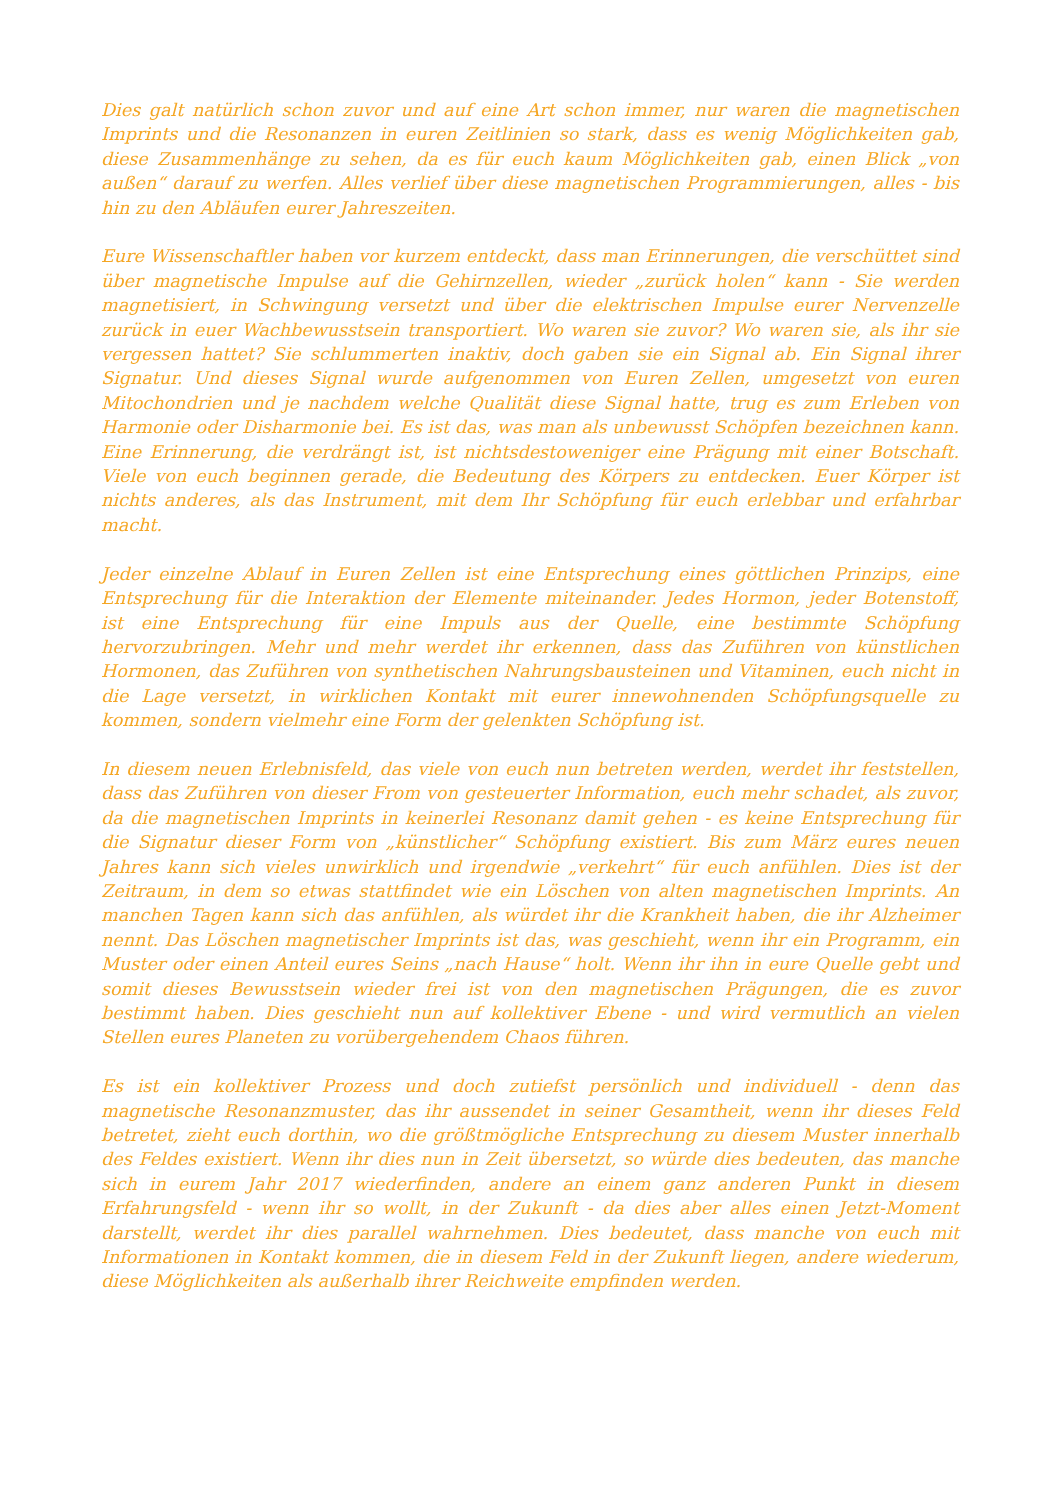Dies galt natürlich schon zuvor und auf eine Art schon immer, nur waren die magnetischen Imprints und die Resonanzen in euren Zeitlinien so stark, dass es wenig Möglichkeiten gab, diese Zusammenhänge zu sehen, da es für euch kaum Möglichkeiten gab, einen Blick „von außen“ darauf zu werfen. Alles verlief über diese magnetischen Programmierungen, alles - bis hin zu den Abläufen eurer Jahreszeiten.
Eure Wissenschaftler haben vor kurzem entdeckt, dass man Erinnerungen, die verschüttet sind über magnetische Impulse auf die Gehirnzellen, wieder „zurück holen“ kann - Sie werden magnetisiert, in Schwingung versetzt und über die elektrischen Impulse eurer Nervenzelle zurück in euer Wachbewusstsein transportiert. Wo waren sie zuvor? Wo waren sie, als ihr sie vergessen hattet? Sie schlummerten inaktiv, doch gaben sie ein Signal ab. Ein Signal ihrer Signatur. Und dieses Signal wurde aufgenommen von Euren Zellen, umgesetzt von euren Mitochondrien und je nachdem welche Qualität diese Signal hatte, trug es zum Erleben von Harmonie oder Disharmonie bei. Es ist das, was man als unbewusst Schöpfen bezeichnen kann. Eine Erinnerung, die verdrängt ist, ist nichtsdestoweniger eine Prägung mit einer Botschaft. Viele von euch beginnen gerade, die Bedeutung des Körpers zu entdecken. Euer Körper ist nichts anderes, als das Instrument, mit dem Ihr Schöpfung für euch erlebbar und erfahrbar macht.
Jeder einzelne Ablauf in Euren Zellen ist eine Entsprechung eines göttlichen Prinzips, eine Entsprechung für die Interaktion der Elemente miteinander. Jedes Hormon, jeder Botenstoff, ist eine Entsprechung für eine Impuls aus der Quelle, eine bestimmte Schöpfung hervorzubringen. Mehr und mehr werdet ihr erkennen, dass das Zuführen von künstlichen Hormonen, das Zuführen von synthetischen Nahrungsbausteinen und Vitaminen, euch nicht in die Lage versetzt, in wirklichen Kontakt mit eurer innewohnenden Schöpfungsquelle zu kommen, sondern vielmehr eine Form der gelenkten Schöpfung ist.
In diesem neuen Erlebnisfeld, das viele von euch nun betreten werden, werdet ihr feststellen, dass das Zuführen von dieser From von gesteuerter Information, euch mehr schadet, als zuvor, da die magnetischen Imprints in keinerlei Resonanz damit gehen - es keine Entsprechung für die Signatur dieser Form von „künstlicher“ Schöpfung existiert. Bis zum März eures neuen Jahres kann sich vieles unwirklich und irgendwie „verkehrt“ für euch anfühlen. Dies ist der Zeitraum, in dem so etwas stattfindet wie ein Löschen von alten magnetischen Imprints. An manchen Tagen kann sich das anfühlen, als würdet ihr die Krankheit haben, die ihr Alzheimer nennt. Das Löschen magnetischer Imprints ist das, was geschieht, wenn ihr ein Programm, ein Muster oder einen Anteil eures Seins „nach Hause“ holt. Wenn ihr ihn in eure Quelle gebt und somit dieses Bewusstsein wieder frei ist von den magnetischen Prägungen, die es zuvor bestimmt haben. Dies geschieht nun auf kollektiver Ebene - und wird vermutlich an vielen Stellen eures Planeten zu vorübergehendem Chaos führen.
Es ist ein kollektiver Prozess und doch zutiefst persönlich und individuell - denn das magnetische Resonanzmuster, das ihr aussendet in seiner Gesamtheit, wenn ihr dieses Feld betretet, zieht euch dorthin, wo die größtmögliche Entsprechung zu diesem Muster innerhalb des Feldes existiert. Wenn ihr dies nun in Zeit übersetzt, so würde dies bedeuten, das manche sich in eurem Jahr 2017 wiederfinden, andere an einem ganz anderen Punkt in diesem Erfahrungsfeld - wenn ihr so wollt, in der Zukunft - da dies aber alles einen Jetzt-Moment darstellt, werdet ihr dies parallel wahrnehmen. Dies bedeutet, dass manche von euch mit Informationen in Kontakt kommen, die in diesem Feld in der Zukunft liegen, andere wiederum, diese Möglichkeiten als außerhalb ihrer Reichweite empfinden werden.